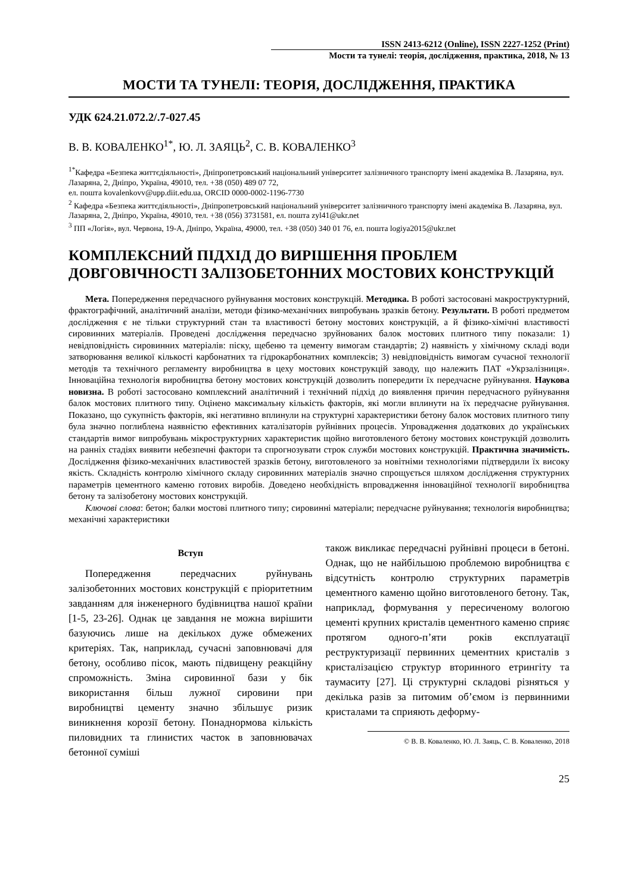ISSN 2413-6212 (Online), ISSN 2227-1252 (Print)
Мости та тунелі: теорія, дослідження, практика, 2018, № 13
МОСТИ ТА ТУНЕЛІ: ТЕОРІЯ, ДОСЛІДЖЕННЯ, ПРАКТИКА
УДК 624.21.072.2/.7-027.45
В. В. КОВАЛЕНКО<sup>1*</sup>, Ю. Л. ЗАЯЦЬ<sup>2</sup>, С. В. КОВАЛЕНКО<sup>3</sup>
<sup>1*</sup>Кафедра «Безпека життєдіяльності», Дніпропетровський національний університет залізничного транспорту імені академіка В. Лазаряна, вул. Лазаряна, 2, Дніпро, Україна, 49010, тел. +38 (050) 489 07 72,
ел. пошта kovalenkovv@upp.diit.edu.ua, ORCID 0000-0002-1196-7730
<sup>2</sup> Кафедра «Безпека життєдіяльності», Дніпропетровський національний університет залізничного транспорту імені академіка В. Лазаряна, вул. Лазаряна, 2, Дніпро, Україна, 49010, тел. +38 (056) 3731581, ел. пошта zyl41@ukr.net
<sup>3</sup> ПП «Логія», вул. Червона, 19-А, Дніпро, Україна, 49000, тел. +38 (050) 340 01 76, ел. пошта logiya2015@ukr.net
КОМПЛЕКСНИЙ ПІДХІД ДО ВИРІШЕННЯ ПРОБЛЕМ
ДОВГОВІЧНОСТІ ЗАЛІЗОБЕТОННИХ МОСТОВИХ КОНСТРУКЦІЙ
Мета. Попередження передчасного руйнування мостових конструкцій. Методика. В роботі застосовані макроструктурний, фрактографічний, аналітичний аналізи, методи фізико-механічних випробувань зразків бетону. Результати. В роботі предметом дослідження є не тільки структурний стан та властивості бетону мостових конструкцій, а й фізико-хімічні властивості сировинних матеріалів. Проведені дослідження передчасно зруйнованих балок мостових плитного типу показали: 1) невідповідність сировинних матеріалів: піску, щебеню та цементу вимогам стандартів; 2) наявність у хімічному складі води затворювання великої кількості карбонатних та гідрокарбонатних комплексів; 3) невідповідність вимогам сучасної технології методів та технічного регламенту виробництва в цеху мостових конструкцій заводу, що належить ПАТ «Укрзалізниця». Інноваційна технологія виробництва бетону мостових конструкцій дозволить попередити їх передчасне руйнування. Наукова новизна. В роботі застосовано комплексний аналітичний і технічний підхід до виявлення причин передчасного руйнування балок мостових плитного типу. Оцінено максимальну кількість факторів, які могли вплинути на їх передчасне руйнування. Показано, що сукупність факторів, які негативно вплинули на структурні характеристики бетону балок мостових плитного типу була значно поглиблена наявністю ефективних каталізаторів руйнівних процесів. Упровадження додаткових до українських стандартів вимог випробувань мікроструктурних характеристик щойно виготовленого бетону мостових конструкцій дозволить на ранніх стадіях виявити небезпечні фактори та спрогнозувати строк служби мостових конструкцій. Практична значимість. Дослідження фізико-механічних властивостей зразків бетону, виготовленого за новітніми технологіями підтвердили їх високу якість. Складність контролю хімічного складу сировинних матеріалів значно спрощується шляхом дослідження структурних параметрів цементного каменю готових виробів. Доведено необхідність впровадження інноваційної технології виробництва бетону та залізобетону мостових конструкцій.
Ключові слова: бетон; балки мостові плитного типу; сировинні матеріали; передчасне руйнування; технологія виробництва; механічні характеристики
Вступ
Попередження передчасних руйнувань залізобетонних мостових конструкцій є пріоритетним завданням для інженерного будівництва нашої країни [1-5, 23-26]. Однак це завдання не можна вирішити базуючись лише на декількох дуже обмежених критеріях. Так, наприклад, сучасні заповнювачі для бетону, особливо пісок, мають підвищену реакційну спроможність. Зміна сировинної бази у бік використання більш лужної сировини при виробництві цементу значно збільшує ризик виникнення корозії бетону. Понаднормова кількість пиловидних та глинистих часток в заповнювачах бетонної суміші
також викликає передчасні руйнівні процеси в бетоні. Однак, що не найбільшою проблемою виробництва є відсутність контролю структурних параметрів цементного каменю щойно виготовленого бетону. Так, наприклад, формування у пересиченому вологою цементі крупних кристалів цементного каменю сприяє протягом одного-п’яти років експлуатації реструктуризації первинних цементних кристалів з кристалізацією структур вторинного етрингіту та таумаситу [27]. Ці структурні складові різняться у декілька разів за питомим об’ємом із первинними кристалами та сприяють деформу-
© В. В. Коваленко, Ю. Л. Заяць, С. В. Коваленко, 2018
25